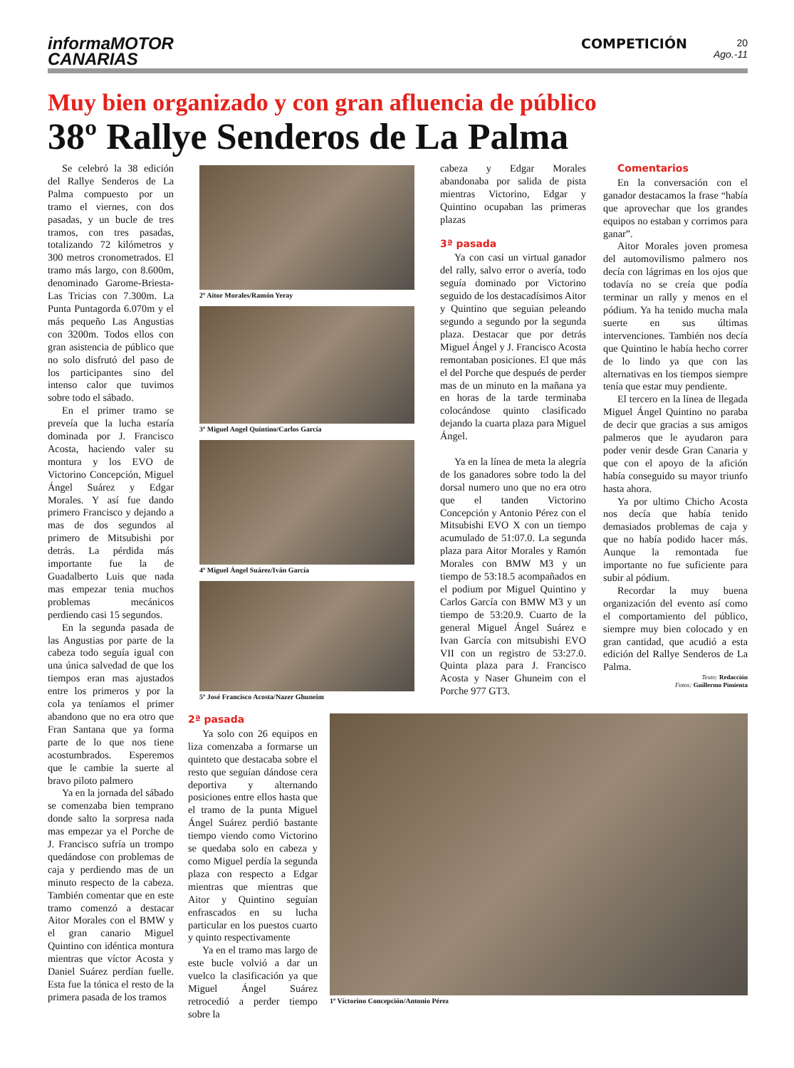informaMOTOR
CANARIAS
COMPETICIÓN
20
Ago.-11
Muy bien organizado y con gran afluencia de público
38º Rallye Senderos de La Palma
Se celebró la 38 edición del Rallye Senderos de La Palma compuesto por un tramo el viernes, con dos pasadas, y un bucle de tres tramos, con tres pasadas, totalizando 72 kilómetros y 300 metros cronometrados. El tramo más largo, con 8.600m, denominado Garome-Briesta-Las Tricias con 7.300m. La Punta Puntagorda 6.070m y el más pequeño Las Angustias con 3200m. Todos ellos con gran asistencia de público que no solo disfrutó del paso de los participantes sino del intenso calor que tuvimos sobre todo el sábado.
En el primer tramo se preveía que la lucha estaría dominada por J. Francisco Acosta, haciendo valer su montura y los EVO de Victorino Concepción, Miguel Ángel Suárez y Edgar Morales. Y así fue dando primero Francisco y dejando a mas de dos segundos al primero de Mitsubishi por detrás. La pérdida más importante fue la de Guadalberto Luis que nada mas empezar tenia muchos problemas mecánicos perdiendo casi 15 segundos.
En la segunda pasada de las Angustias por parte de la cabeza todo seguía igual con una única salvedad de que los tiempos eran mas ajustados entre los primeros y por la cola ya teníamos el primer abandono que no era otro que Fran Santana que ya forma parte de lo que nos tiene acostumbrados. Esperemos que le cambie la suerte al bravo piloto palmero
Ya en la jornada del sábado se comenzaba bien temprano donde salto la sorpresa nada mas empezar ya el Porche de J. Francisco sufría un trompo quedándose con problemas de caja y perdiendo mas de un minuto respecto de la cabeza. También comentar que en este tramo comenzó a destacar Aitor Morales con el BMW y el gran canario Miguel Quintino con idéntica montura mientras que víctor Acosta y Daniel Suárez perdían fuelle. Esta fue la tónica el resto de la primera pasada de los tramos
2º Aitor Morales/Ramón Yeray
3º Miguel Angel Quintino/Carlos García
4º Miguel Ángel Suárez/Iván García
5º José Francisco Acosta/Nazer Ghuneim
2ª pasada
Ya solo con 26 equipos en liza comenzaba a formarse un quinteto que destacaba sobre el resto que seguían dándose cera deportiva y alternando posiciones entre ellos hasta que el tramo de la punta Miguel Ángel Suárez perdió bastante tiempo viendo como Victorino se quedaba solo en cabeza y como Miguel perdía la segunda plaza con respecto a Edgar mientras que mientras que Aitor y Quintino seguían enfrascados en su lucha particular en los puestos cuarto y quinto respectivamente
Ya en el tramo mas largo de este bucle volvió a dar un vuelco la clasificación ya que Miguel Ángel Suárez retrocedió a perder tiempo sobre la
cabeza y Edgar Morales abandonaba por salida de pista mientras Victorino, Edgar y Quintino ocupaban las primeras plazas
3ª pasada
Ya con casi un virtual ganador del rally, salvo error o avería, todo seguía dominado por Victorino seguido de los destacadísimos Aitor y Quintino que seguian peleando segundo a segundo por la segunda plaza. Destacar que por detrás Miguel Ángel y J. Francisco Acosta remontaban posiciones. El que más el del Porche que después de perder mas de un minuto en la mañana ya en horas de la tarde terminaba colocándose quinto clasificado dejando la cuarta plaza para Miguel Ángel.
Ya en la línea de meta la alegría de los ganadores sobre todo la del dorsal numero uno que no era otro que el tanden Victorino Concepción y Antonio Pérez con el Mitsubishi EVO X con un tiempo acumulado de 51:07.0. La segunda plaza para Aitor Morales y Ramón Morales con BMW M3 y un tiempo de 53:18.5 acompañados en el podium por Miguel Quintino y Carlos García con BMW M3 y un tiempo de 53:20.9. Cuarto de la general Miguel Ángel Suárez e Ivan García con mitsubishi EVO VII con un registro de 53:27.0. Quinta plaza para J. Francisco Acosta y Naser Ghuneim con el Porche 977 GT3.
Comentarios
En la conversación con el ganador destacamos la frase “había que aprovechar que los grandes equipos no estaban y corrimos para ganar”.
Aitor Morales joven promesa del automovilismo palmero nos decía con lágrimas en los ojos que todavía no se creía que podía terminar un rally y menos en el pódium. Ya ha tenido mucha mala suerte en sus últimas intervenciones. También nos decía que Quintino le había hecho correr de lo lindo ya que con las alternativas en los tiempos siempre tenía que estar muy pendiente.
El tercero en la línea de llegada Miguel Ángel Quintino no paraba de decir que gracias a sus amigos palmeros que le ayudaron para poder venir desde Gran Canaria y que con el apoyo de la afición había conseguido su mayor triunfo hasta ahora.
Ya por ultimo Chicho Acosta nos decía que había tenido demasiados problemas de caja y que no había podido hacer más. Aunque la remontada fue importante no fue suficiente para subir al pódium.
Recordar la muy buena organización del evento así como el comportamiento del público, siempre muy bien colocado y en gran cantidad, que acudió a esta edición del Rallye Senderos de La Palma.
Texto: Redacción
Fotos: Guillermo Pimienta
1º Víctorino Concepción/Antonio Pérez